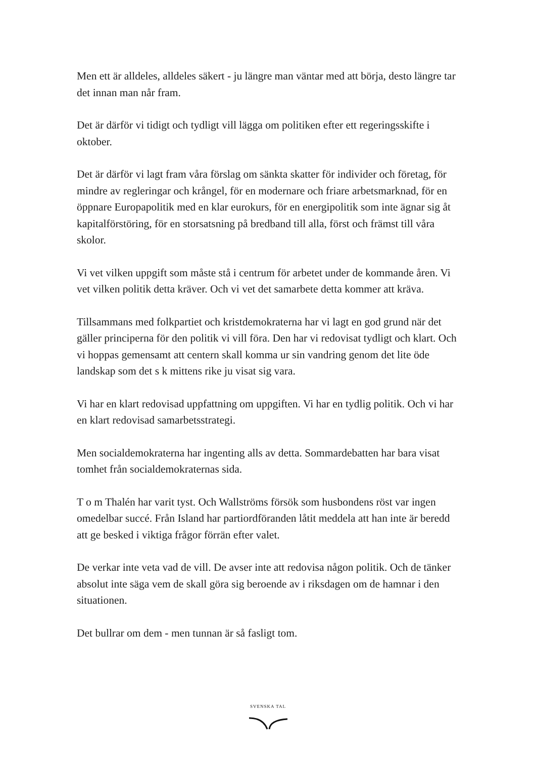Men ett är alldeles, alldeles säkert - ju längre man väntar med att börja, desto längre tar det innan man når fram.
Det är därför vi tidigt och tydligt vill lägga om politiken efter ett regeringsskifte i oktober.
Det är därför vi lagt fram våra förslag om sänkta skatter för individer och företag, för mindre av regleringar och krångel, för en modernare och friare arbetsmarknad, för en öppnare Europapolitik med en klar eurokurs, för en energipolitik som inte ägnar sig åt kapitalförstöring, för en storsatsning på bredband till alla, först och främst till våra skolor.
Vi vet vilken uppgift som måste stå i centrum för arbetet under de kommande åren. Vi vet vilken politik detta kräver. Och vi vet det samarbete detta kommer att kräva.
Tillsammans med folkpartiet och kristdemokraterna har vi lagt en god grund när det gäller principerna för den politik vi vill föra. Den har vi redovisat tydligt och klart. Och vi hoppas gemensamt att centern skall komma ur sin vandring genom det lite öde landskap som det s k mittens rike ju visat sig vara.
Vi har en klart redovisad uppfattning om uppgiften. Vi har en tydlig politik. Och vi har en klart redovisad samarbetsstrategi.
Men socialdemokraterna har ingenting alls av detta. Sommardebatten har bara visat tomhet från socialdemokraternas sida.
T o m Thalén har varit tyst. Och Wallströms försök som husbondens röst var ingen omedelbar succé. Från Island har partiordföranden låtit meddela att han inte är beredd att ge besked i viktiga frågor förrän efter valet.
De verkar inte veta vad de vill. De avser inte att redovisa någon politik. Och de tänker absolut inte säga vem de skall göra sig beroende av i riksdagen om de hamnar i den situationen.
Det bullrar om dem - men tunnan är så fasligt tom.
SVENSKA TAL